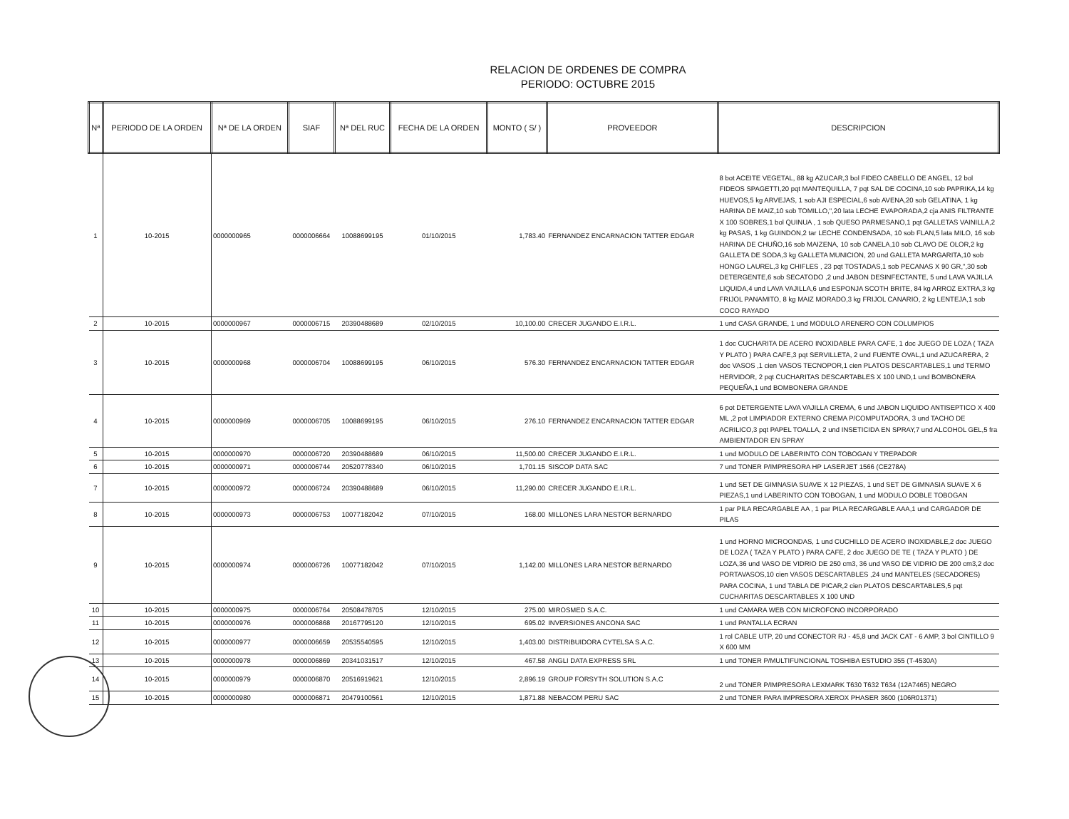RELACION DE ORDENES DE COMPRA
PERIODO: OCTUBRE 2015
| Nª | PERIODO DE LA ORDEN | Nª DE LA ORDEN | SIAF | Nª DEL RUC | FECHA DE LA ORDEN | MONTO ( S/ ) | PROVEEDOR | DESCRIPCION |
| --- | --- | --- | --- | --- | --- | --- | --- | --- |
| 1 | 10-2015 | 0000000965 | 0000006664 | 10088699195 | 01/10/2015 | 1,783.40 | FERNANDEZ ENCARNACION TATTER EDGAR | 8 bot ACEITE VEGETAL, 88 kg AZUCAR,3 bol FIDEO CABELLO DE ANGEL, 12 bol FIDEOS SPAGETTI,20 pqt MANTEQUILLA, 7 pqt SAL DE COCINA,10 sob PAPRIKA,14 kg HUEVOS,5 kg ARVEJAS, 1 sob AJI ESPECIAL,6 sob AVENA,20 sob GELATINA, 1 kg HARINA DE MAIZ,10 sob TOMILLO,",20 lata LECHE EVAPORADA,2 cja ANIS FILTRANTE X 100 SOBRES,1 bol QUINUA , 1 sob QUESO PARMESANO,1 pqt GALLETAS VAINILLA,2 kg PASAS, 1 kg GUINDON,2 tar LECHE CONDENSADA, 10 sob FLAN,5 lata MILO, 16 sob HARINA DE CHUÑO,16 sob MAIZENA, 10 sob CANELA,10 sob CLAVO DE OLOR,2 kg GALLETA DE SODA,3 kg GALLETA MUNICION, 20 und GALLETA MARGARITA,10 sob HONGO LAUREL,3 kg CHIFLES , 23 pqt TOSTADAS,1 sob PECANAS X 90 GR,",30 sob DETERGENTE,6 sob SECATODO ,2 und JABON DESINFECTANTE, 5 und LAVA VAJILLA LIQUIDA,4 und LAVA VAJILLA,6 und ESPONJA SCOTH BRITE, 84 kg ARROZ EXTRA,3 kg FRIJOL PANAMITO, 8 kg MAIZ MORADO,3 kg FRIJOL CANARIO, 2 kg LENTEJA,1 sob COCO RAYADO |
| 2 | 10-2015 | 0000000967 | 0000006715 | 20390488689 | 02/10/2015 | 10,100.00 | CRECER JUGANDO E.I.R.L. | 1 und CASA GRANDE, 1 und MODULO ARENERO CON COLUMPIOS |
| 3 | 10-2015 | 0000000968 | 0000006704 | 10088699195 | 06/10/2015 | 576.30 | FERNANDEZ ENCARNACION TATTER EDGAR | 1 doc CUCHARITA DE ACERO INOXIDABLE PARA CAFE, 1 doc JUEGO DE LOZA ( TAZA Y PLATO ) PARA CAFE,3 pqt SERVILLETA, 2 und FUENTE OVAL,1 und AZUCARERA, 2 doc VASOS ,1 cien VASOS TECNOPOR,1 cien PLATOS DESCARTABLES,1 und TERMO HERVIDOR, 2 pqt CUCHARITAS DESCARTABLES X 100 UND,1 und BOMBONERA PEQUEÑA,1 und BOMBONERA GRANDE |
| 4 | 10-2015 | 0000000969 | 0000006705 | 10088699195 | 06/10/2015 | 276.10 | FERNANDEZ ENCARNACION TATTER EDGAR | 6 pot DETERGENTE LAVA VAJILLA CREMA, 6 und JABON LIQUIDO ANTISEPTICO X 400 ML ,2 pot LIMPIADOR EXTERNO CREMA P/COMPUTADORA, 3 und TACHO DE ACRILICO,3 pqt PAPEL TOALLA, 2 und INSETICIDA EN SPRAY,7 und ALCOHOL GEL,5 fra AMBIENTADOR EN SPRAY |
| 5 | 10-2015 | 0000000970 | 0000006720 | 20390488689 | 06/10/2015 | 11,500.00 | CRECER JUGANDO E.I.R.L. | 1 und MODULO DE LABERINTO CON TOBOGAN Y TREPADOR |
| 6 | 10-2015 | 0000000971 | 0000006744 | 20520778340 | 06/10/2015 | 1,701.15 | SISCOP DATA SAC | 7 und TONER P/IMPRESORA HP LASERJET 1566 (CE278A) |
| 7 | 10-2015 | 0000000972 | 0000006724 | 20390488689 | 06/10/2015 | 11,290.00 | CRECER JUGANDO E.I.R.L. | 1 und SET DE GIMNASIA SUAVE X 12 PIEZAS, 1 und SET DE GIMNASIA SUAVE X 6 PIEZAS,1 und LABERINTO CON TOBOGAN, 1 und MODULO DOBLE TOBOGAN |
| 8 | 10-2015 | 0000000973 | 0000006753 | 10077182042 | 07/10/2015 | 168.00 | MILLONES LARA NESTOR BERNARDO | 1 par PILA RECARGABLE AA , 1 par PILA RECARGABLE AAA,1 und CARGADOR DE PILAS |
| 9 | 10-2015 | 0000000974 | 0000006726 | 10077182042 | 07/10/2015 | 1,142.00 | MILLONES LARA NESTOR BERNARDO | 1 und HORNO MICROONDAS, 1 und CUCHILLO DE ACERO INOXIDABLE,2 doc JUEGO DE LOZA ( TAZA Y PLATO ) PARA CAFE, 2 doc JUEGO DE TE ( TAZA Y PLATO ) DE LOZA,36 und VASO DE VIDRIO DE 250 cm3, 36 und VASO DE VIDRIO DE 200 cm3,2 doc PORTAVASOS,10 cien VASOS DESCARTABLES ,24 und MANTELES (SECADORES) PARA COCINA, 1 und TABLA DE PICAR,2 cien PLATOS DESCARTABLES,5 pqt CUCHARITAS DESCARTABLES X 100 UND |
| 10 | 10-2015 | 0000000975 | 0000006764 | 20508478705 | 12/10/2015 | 275.00 | MIROSMED S.A.C. | 1 und CAMARA WEB CON MICROFONO INCORPORADO |
| 11 | 10-2015 | 0000000976 | 0000006868 | 20167795120 | 12/10/2015 | 695.02 | INVERSIONES ANCONA SAC | 1 und PANTALLA ECRAN |
| 12 | 10-2015 | 0000000977 | 0000006659 | 20535540595 | 12/10/2015 | 1,403.00 | DISTRIBUIDORA CYTELSA S.A.C. | 1 rol CABLE UTP, 20 und CONECTOR RJ - 45,8 und JACK CAT - 6 AMP, 3 bol CINTILLO 9 X 600 MM |
| 13 | 10-2015 | 0000000978 | 0000006869 | 20341031517 | 12/10/2015 | 467.58 | ANGLI DATA EXPRESS SRL | 1 und TONER P/MULTIFUNCIONAL TOSHIBA ESTUDIO 355 (T-4530A) |
| 14 | 10-2015 | 0000000979 | 0000006870 | 20516919621 | 12/10/2015 | 2,896.19 | GROUP FORSYTH SOLUTION S.A.C | 2 und TONER P/IMPRESORA LEXMARK T630 T632 T634 (12A7465) NEGRO |
| 15 | 10-2015 | 0000000980 | 0000006871 | 20479100561 | 12/10/2015 | 1,871.88 | NEBACOM PERU SAC | 2 und TONER PARA IMPRESORA XEROX PHASER 3600 (106R01371) |